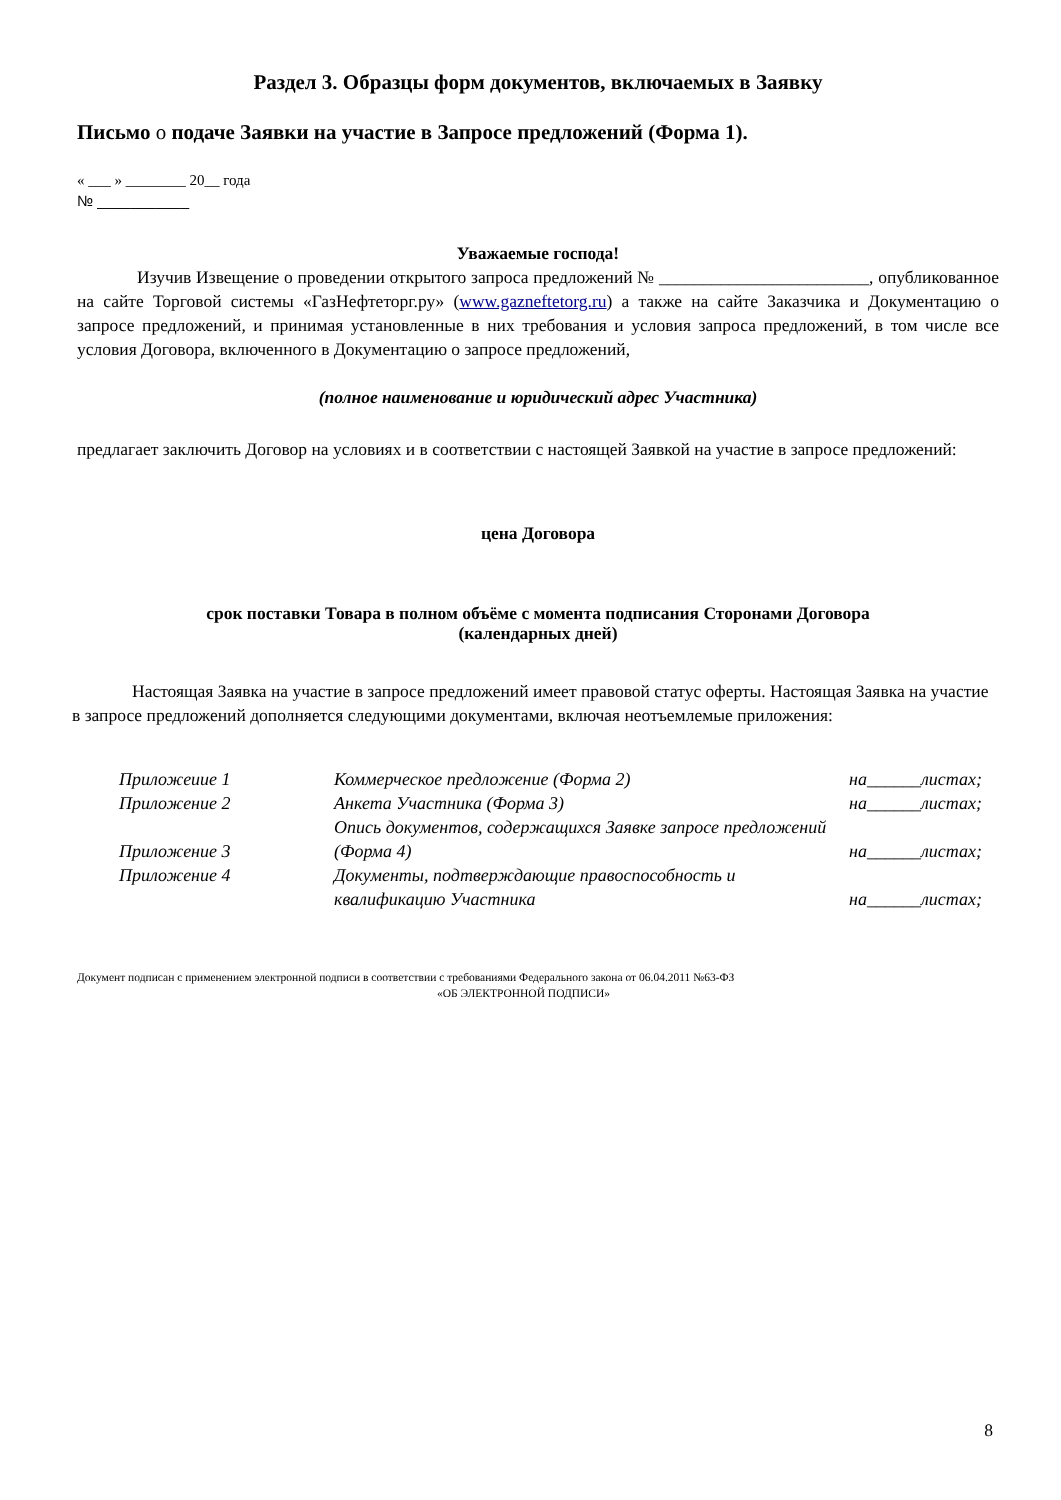Раздел 3. Образцы форм документов, включаемых в Заявку
Письмо о подаче Заявки на участие в Запросе предложений (Форма 1).
« ___ » ________ 20__ года
№ ___________
Уважаемые господа!
Изучив Извещение о проведении открытого запроса предложений № ________________________, опубликованное на сайте Торговой системы «ГазНефтеторг.ру» (www.gazneftetorg.ru) а также на сайте Заказчика и Документацию о запросе предложений, и принимая установленные в них требования и условия запроса предложений, в том числе все условия Договора, включенного в Документацию о запросе предложений,
(полное наименование и юридический адрес Участника)
предлагает заключить Договор на условиях и в соответствии с настоящей Заявкой на участие в запросе предложений:
цена Договора
срок поставки Товара в полном объёме с момента подписания Сторонами Договора
(календарных дней)
Настоящая Заявка на участие в запросе предложений имеет правовой статус оферты. Настоящая Заявка на участие в запросе предложений дополняется следующими документами, включая неотъемлемые приложения:
| Приложеиие 1 | Коммерческое предложение (Форма 2) | на______листах; |
| Приложение 2 | Анкета Участника (Форма 3) | на______листах; |
| Приложение 3 | Опись документов, содержащихся Заявке запросе предложений (Форма 4) | на______листах; |
| Приложение 4 | Документы, подтверждающие правоспособность и квалификацию Участника | на______листах; |
Документ подписан с применением электронной подписи в соответствии с требованиями Федерального закона от 06.04.2011 №63-ФЗ
«ОБ ЭЛЕКТРОННОЙ ПОДПИСИ»
8